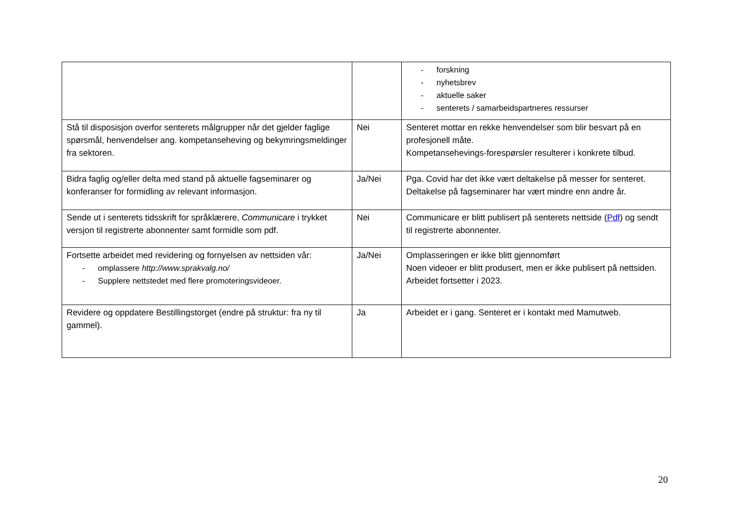| | | - forskning - nyhetsbrev - aktuelle saker - senterets / samarbeidspartneres ressurser |
| Stå til disposisjon overfor senterets målgrupper når det gjelder faglige spørsmål, henvendelser ang. kompetanseheving og bekymringsmeldinger fra sektoren. | Nei | Senteret mottar en rekke henvendelser som blir besvart på en profesjonell måte. Kompetansehevings-forespørsler resulterer i konkrete tilbud. |
| Bidra faglig og/eller delta med stand på aktuelle fagseminarer og konferanser for formidling av relevant informasjon. | Ja/Nei | Pga. Covid har det ikke vært deltakelse på messer for senteret. Deltakelse på fagseminarer har vært mindre enn andre år. |
| Sende ut i senterets tidsskrift for språklærere, Communicare i trykket versjon til registrerte abonnenter samt formidle som pdf. | Nei | Communicare er blitt publisert på senterets nettside ( Pdf ) og sendt til registrerte abonnenter. |
| Fortsette arbeidet med revidering og fornyelsen av nettsiden vår: - omplassere http://www.sprakvalg.no/ - Supplere nettstedet med flere promoteringsvideoer. | Ja/Nei | Omplasseringen er ikke blitt gjennomført Noen videoer er blitt produsert, men er ikke publisert på nettsiden. Arbeidet fortsetter i 2023. |
| Revidere og oppdatere Bestillingstorget (endre på struktur: fra ny til gammel). | Ja | Arbeidet er i gang. Senteret er i kontakt med Mamutweb. |
20